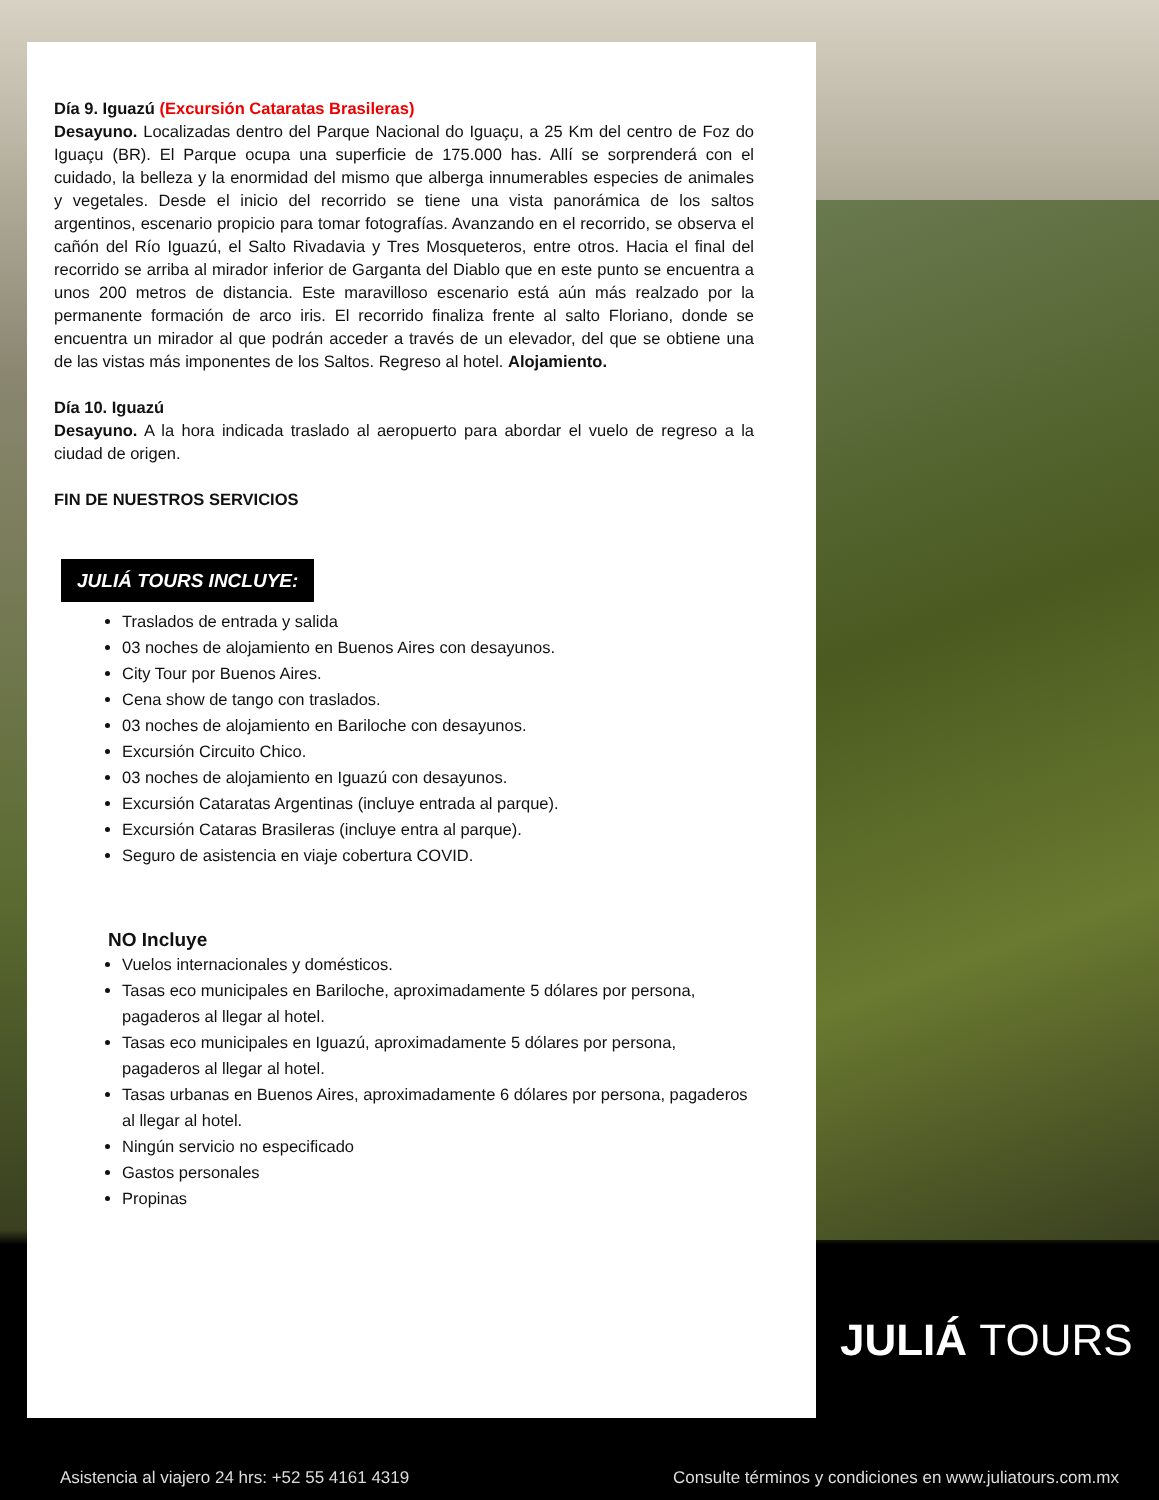Día 9. Iguazú (Excursión Cataratas Brasileras)
Desayuno. Localizadas dentro del Parque Nacional do Iguaçu, a 25 Km del centro de Foz do Iguaçu (BR). El Parque ocupa una superficie de 175.000 has. Allí se sorprenderá con el cuidado, la belleza y la enormidad del mismo que alberga innumerables especies de animales y vegetales. Desde el inicio del recorrido se tiene una vista panorámica de los saltos argentinos, escenario propicio para tomar fotografías. Avanzando en el recorrido, se observa el cañón del Río Iguazú, el Salto Rivadavia y Tres Mosqueteros, entre otros. Hacia el final del recorrido se arriba al mirador inferior de Garganta del Diablo que en este punto se encuentra a unos 200 metros de distancia. Este maravilloso escenario está aún más realzado por la permanente formación de arco iris. El recorrido finaliza frente al salto Floriano, donde se encuentra un mirador al que podrán acceder a través de un elevador, del que se obtiene una de las vistas más imponentes de los Saltos. Regreso al hotel. Alojamiento.
Día 10. Iguazú
Desayuno. A la hora indicada traslado al aeropuerto para abordar el vuelo de regreso a la ciudad de origen.
FIN DE NUESTROS SERVICIOS
JULIÁ TOURS INCLUYE:
Traslados de entrada y salida
03 noches de alojamiento en Buenos Aires con desayunos.
City Tour por Buenos Aires.
Cena show de tango con traslados.
03 noches de alojamiento en Bariloche con desayunos.
Excursión Circuito Chico.
03 noches de alojamiento en Iguazú con desayunos.
Excursión Cataratas Argentinas (incluye entrada al parque).
Excursión Cataras Brasileras (incluye entra al parque).
Seguro de asistencia en viaje cobertura COVID.
NO Incluye
Vuelos internacionales y domésticos.
Tasas eco municipales en Bariloche, aproximadamente 5 dólares por persona, pagaderos al llegar al hotel.
Tasas eco municipales en Iguazú, aproximadamente 5 dólares por persona, pagaderos al llegar al hotel.
Tasas urbanas en Buenos Aires, aproximadamente 6 dólares por persona, pagaderos al llegar al hotel.
Ningún servicio no especificado
Gastos personales
Propinas
JULIÁ TOURS
Asistencia al viajero 24 hrs: +52 55 4161 4319 Consulte términos y condiciones en www.juliatours.com.mx